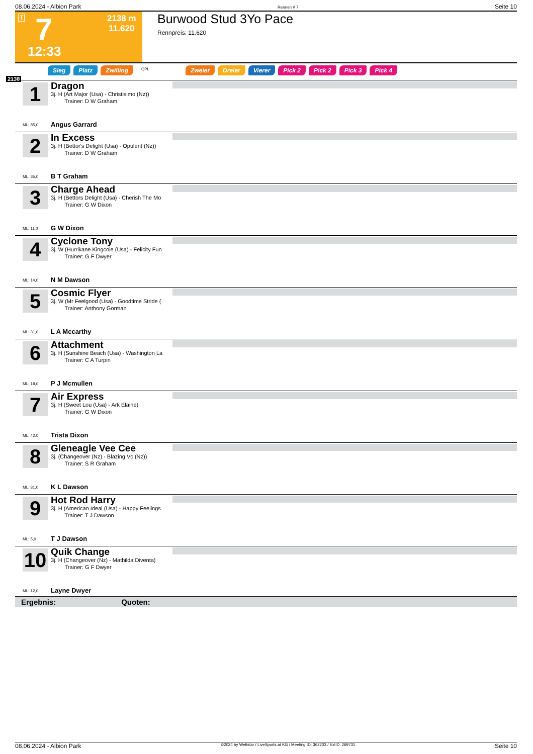08.06.2024 - Albion Park Rennen # 7 Seite 10
T 7 2138 m
11.620
12:33
Burwood Stud 3Yo Pace
Rennpreis: 11.620
Sieg Platz Zwilling QPL Zweier Dreier Vierer Pick 2 Pick 2 Pick 3 Pick 4
2138
1
Dragon
3j. H (Art Major (Usa) - Christisimo (Nz))
Trainer: D W Graham
ML: 85,0 Angus Garrard
2
In Excess
3j. H (Bettor's Delight (Usa) - Opulent (Nz))
Trainer: D W Graham
ML: 35,0 B T Graham
3
Charge Ahead
3j. H (Bettors Delight (Usa) - Cherish The Mo
Trainer: G W Dixon
ML: 11,0 G W Dixon
4
Cyclone Tony
3j. W (Hurrikane Kingcole (Usa) - Felicity Fun
Trainer: G F Dwyer
ML: 14,0 N M Dawson
5
Cosmic Flyer
3j. W (Mr Feelgood (Usa) - Goodtime Stride (
Trainer: Anthony Gorman
ML: 31,0 L A Mccarthy
6
Attachment
3j. H (Sunshine Beach (Usa) - Washington La
Trainer: C A Turpin
ML: 18,0 P J Mcmullen
7
Air Express
3j. H (Sweet Lou (Usa) - Ark Elaine)
Trainer: G W Dixon
ML: 42,0 Trista Dixon
8
Gleneagle Vee Cee
3j. (Changeover (Nz) - Blazing Vc (Nz))
Trainer: S R Graham
ML: 31,0 K L Dawson
9
Hot Rod Harry
3j. H (American Ideal (Usa) - Happy Feelings
Trainer: T J Dawson
ML: 5,0 T J Dawson
10
Quik Change
3j. H (Changeover (Nz) - Mathilda Diventa)
Trainer: G F Dwyer
ML: 12,0 Layne Dwyer
Ergebnis: Quoten:
08.06.2024 - Albion Park ©2024 by Wettstar / LiveSports.at KG / Meeting ID: 362203 / ExtID: 269731 Seite 10